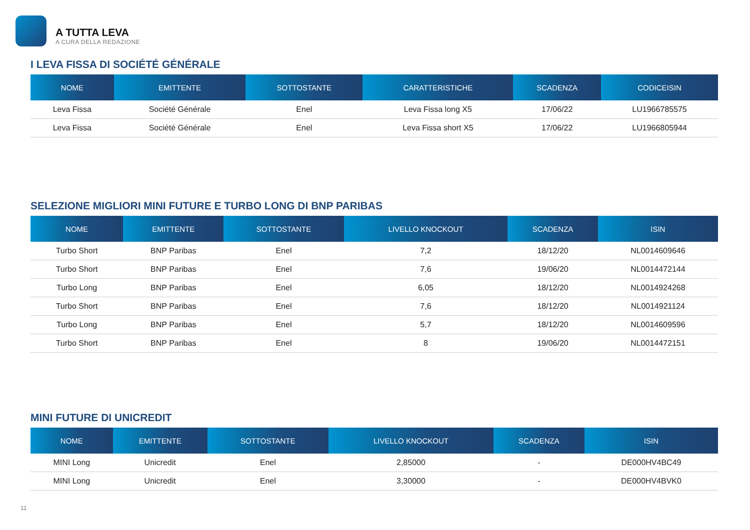A TUTTA LEVA
A CURA DELLA REDAZIONE
I LEVA FISSA DI SOCIÉTÉ GÉNÉRALE
| NOME | EMITTENTE | SOTTOSTANTE | CARATTERISTICHE | SCADENZA | CODICEISIN |
| --- | --- | --- | --- | --- | --- |
| Leva Fissa | Société Générale | Enel | Leva Fissa long X5 | 17/06/22 | LU1966785575 |
| Leva Fissa | Société Générale | Enel | Leva Fissa short X5 | 17/06/22 | LU1966805944 |
SELEZIONE MIGLIORI MINI FUTURE E TURBO LONG DI BNP PARIBAS
| NOME | EMITTENTE | SOTTOSTANTE | LIVELLO KNOCKOUT | SCADENZA | ISIN |
| --- | --- | --- | --- | --- | --- |
| Turbo Short | BNP Paribas | Enel | 7,2 | 18/12/20 | NL0014609646 |
| Turbo Short | BNP Paribas | Enel | 7,6 | 19/06/20 | NL0014472144 |
| Turbo Long | BNP Paribas | Enel | 6,05 | 18/12/20 | NL0014924268 |
| Turbo Short | BNP Paribas | Enel | 7,6 | 18/12/20 | NL0014921124 |
| Turbo Long | BNP Paribas | Enel | 5,7 | 18/12/20 | NL0014609596 |
| Turbo Short | BNP Paribas | Enel | 8 | 19/06/20 | NL0014472151 |
MINI FUTURE DI UNICREDIT
| NOME | EMITTENTE | SOTTOSTANTE | LIVELLO KNOCKOUT | SCADENZA | ISIN |
| --- | --- | --- | --- | --- | --- |
| MINI Long | Unicredit | Enel | 2,85000 | - | DE000HV4BC49 |
| MINI Long | Unicredit | Enel | 3,30000 | - | DE000HV4BVK0 |
11